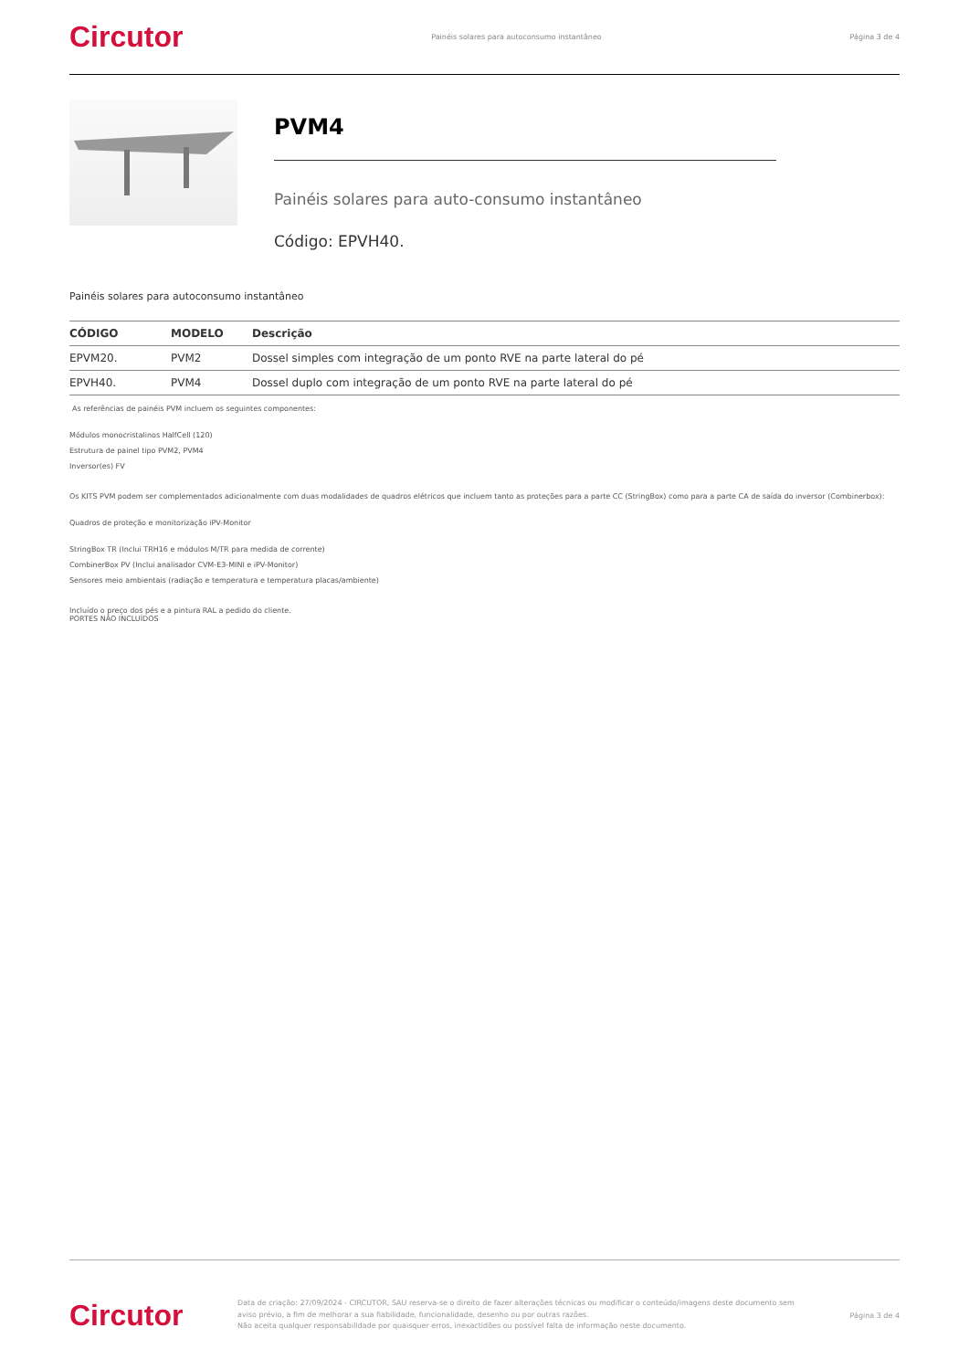Circutor Painéis solares para autoconsumo instantâneo Página 3 de 4
PVM4
Painéis solares para auto-consumo instantâneo
Código: EPVH40.
Painéis solares para autoconsumo instantâneo
| CÓDIGO | MODELO | Descrição |
| --- | --- | --- |
| EPVM20. | PVM2 | Dossel simples com integração de um ponto RVE na parte lateral do pé |
| EPVH40. | PVM4 | Dossel duplo com integração de um ponto RVE na parte lateral do pé |
As referências de painéis PVM incluem os seguintes componentes:
Módulos monocristalinos HalfCell (120)
Estrutura de painel tipo PVM2, PVM4
Inversor(es) FV
Os KITS PVM podem ser complementados adicionalmente com duas modalidades de quadros elétricos que incluem tanto as proteções para a parte CC (StringBox) como para a parte CA de saída do inversor (Combinerbox):
Quadros de proteção e monitorização iPV-Monitor
StringBox TR (Inclui TRH16 e módulos M/TR para medida de corrente)
CombinerBox PV (Inclui analisador CVM-E3-MINI e iPV-Monitor)
Sensores meio ambientais (radiação e temperatura e temperatura placas/ambiente)
Incluído o preço dos pés e a pintura RAL a pedido do cliente.
PORTES NÃO INCLUÍDOS
Circutor Data de criação: 27/09/2024 - CIRCUTOR, SAU reserva-se o direito de fazer alterações técnicas ou modificar o conteúdo/imagens deste documento sem aviso prévio, a fim de melhorar a sua fiabilidade, funcionalidade, desenho ou por outras razões.
Não aceita qualquer responsabilidade por quaisquer erros, inexactidões ou possível falta de informação neste documento. Página 3 de 4